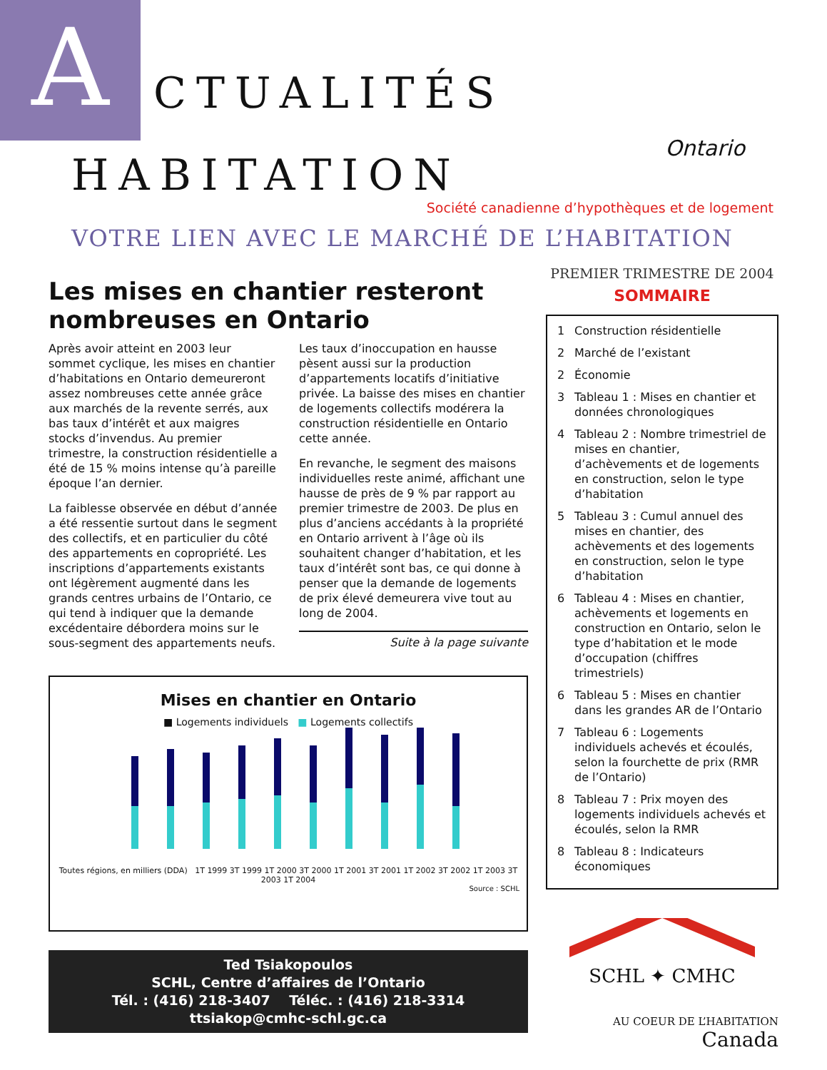A CTUALITÉS
HABITATION
Ontario
Société canadienne d’hypothèques et de logement
VOTRE LIEN AVEC LE MARCHÉ DE L’HABITATION
Les mises en chantier resteront nombreuses en Ontario
Après avoir atteint en 2003 leur sommet cyclique, les mises en chantier d’habitations en Ontario demeureront assez nombreuses cette année grâce aux marchés de la revente serrés, aux bas taux d’intérêt et aux maigres stocks d’invendus. Au premier trimestre, la construction résidentielle a été de 15 % moins intense qu’à pareille époque l’an dernier.
La faiblesse observée en début d’année a été ressentie surtout dans le segment des collectifs, et en particulier du côté des appartements en copropriété. Les inscriptions d’appartements existants ont légèrement augmenté dans les grands centres urbains de l’Ontario, ce qui tend à indiquer que la demande excédentaire débordera moins sur le sous-segment des appartements neufs.
Les taux d’inoccupation en hausse pèsent aussi sur la production d’appartements locatifs d’initiative privée. La baisse des mises en chantier de logements collectifs modérera la construction résidentielle en Ontario cette année.
En revanche, le segment des maisons individuelles reste animé, affichant une hausse de près de 9 % par rapport au premier trimestre de 2003. De plus en plus d’anciens accédants à la propriété en Ontario arrivent à l’âge où ils souhaitent changer d’habitation, et les taux d’intérêt sont bas, ce qui donne à penser que la demande de logements de prix élevé demeurera vive tout au long de 2004.
Suite à la page suivante
Mises en chantier en Ontario
■ Logements individuels ■ Logements collectifs
Toutes régions, en milliers (DDA) 1T 1999 3T 1999 1T 2000 3T 2000 1T 2001 3T 2001 1T 2002 3T 2002 1T 2003 3T 2003 1T 2004
Source : SCHL
Ted Tsiakopoulos
SCHL, Centre d’affaires de l’Ontario
Tél. : (416) 218-3407 Téléc. : (416) 218-3314
ttsiakop@cmhc-schl.gc.ca
PREMIER TRIMESTRE DE 2004
SOMMAIRE
1 Construction résidentielle
2 Marché de l’existant
2 Économie
3 Tableau 1 : Mises en chantier et données chronologiques
4 Tableau 2 : Nombre trimestriel de mises en chantier, d’achèvements et de logements en construction, selon le type d’habitation
5 Tableau 3 : Cumul annuel des mises en chantier, des achèvements et des logements en construction, selon le type d’habitation
6 Tableau 4 : Mises en chantier, achèvements et logements en construction en Ontario, selon le type d’habitation et le mode d’occupation (chiffres trimestriels)
6 Tableau 5 : Mises en chantier dans les grandes AR de l’Ontario
7 Tableau 6 : Logements individuels achevés et écoulés, selon la fourchette de prix (RMR de l’Ontario)
8 Tableau 7 : Prix moyen des logements individuels achevés et écoulés, selon la RMR
8 Tableau 8 : Indicateurs économiques
SCHL ✦ CMHC
AU COEUR DE L’HABITATION
Canada